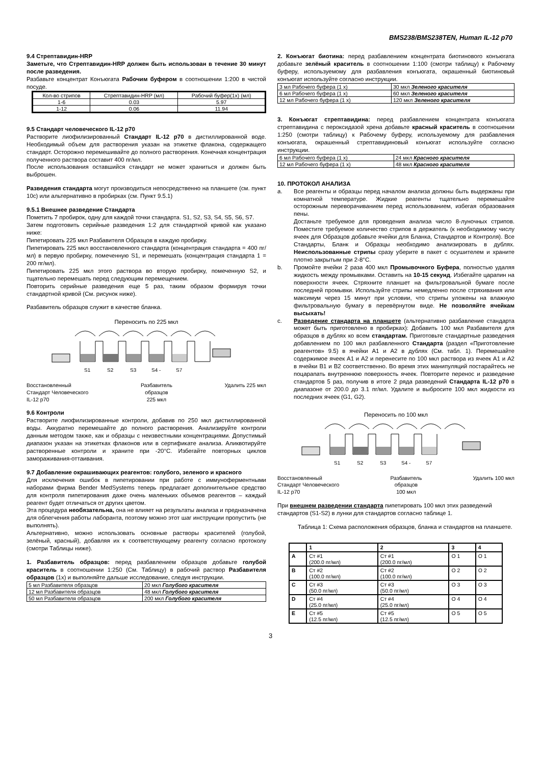BMS238/BMS238TEN, Human IL-12 p70
9.4 Стрептавидин-HRP
Заметьте, что Стрептавидин-HRP должен быть использован в течение 30 минут после разведения.
Разбавьте концентрат Конъюгата Рабочим буфером в соотношении 1:200 в чистой посуде.
| Кол-во стрипов | Стрептавидин-HRP (мл) | Рабочий буфер(1x) (мл) |
| 1-6 | 0.03 | 5.97 |
| 1-12 | 0.06 | 11.94 |
9.5 Стандарт человеческого IL-12 p70
Растворите лиофилизированный Стандарт IL-12 p70 в дистиллированной воде. Необходимый объем для растворения указан на этикетке флакона, содержащего стандарт. Осторожно перемешивайте до полного растворения. Конечная концентрация полученного раствора составит 400 пг/мл.
После использования оставшийся стандарт не может храниться и должен быть выброшен.
Разведения стандарта могут производиться непосредственно на планшете (см. пункт 10c) или альтернативно в пробирках (см. Пункт 9.5.1)
9.5.1 Внешнее разведение Стандарта
Пометить 7 пробирок, одну для каждой точки стандарта. S1, S2, S3, S4, S5, S6, S7.
Затем подготовить серийные разведения 1:2 для стандартной кривой как указано ниже:
Пипетировать 225 мкл Разбавителя Образцов в каждую пробирку.
Пипетировать 225 мкл восстановленного стандарта (концентрация стандарта = 400 пг/мл) в первую пробирку, помеченную S1, и перемешать (концентрация стандарта 1 = 200 пг/мл).
Пипетировать 225 мкл этого раствора во вторую пробирку, помеченную S2, и тщательно перемешать перед следующим перемещением.
Повторить серийные разведения еще 5 раз, таким образом формируя точки стандартной кривой (См. рисунок ниже).
Разбавитель образцов служит в качестве бланка.
Переносить по 225 мкл
S1
S2
S3
S4 -
S7
Восстановленный
Стандарт Человеческого
IL-12 p70
Разбавитель
образцов
225 мкл
Удалить 225 мкл
9.6 Контроли
Растворите лиофилизированные контроли, добавив по 250 мкл дистиллированной воды. Аккуратно перемешайте до полного растворения. Анализируйте контроли данным методом также, как и образцы с неизвестными концентрациями. Допустимый диапазон указан на этикетках флаконов или в сертификате анализа. Аликвотируйте растворенные контроли и храните при -20°C. Избегайте повторных циклов замораживания-оттаивания.
9.7 Добавление окрашивающих реагентов: голубого, зеленого и красного
Для исключения ошибок в пипетировании при работе с иммуноферментными наборами фирма Bender MedSystems теперь предлагает дополнительное средство для контроля пипетирования даже очень маленьких объемов реагентов – каждый реагент будет отличаться от других цветом.
Эта процедура необязательна, она не влияет на результаты анализа и предназначена для облегчения работы лаборанта, поэтому можно этот шаг инструкции пропустить (не выполнять).
Альтернативно, можно использовать основные растворы красителей (голубой, зелёный, красный), добавляя их к соответствующему реагенту согласно протоколу (смотри Таблицы ниже).
1. Разбавитель образцов: перед разбавлением образцов добавьте голубой краситель в соотношении 1:250 (См. Таблицу) в рабочий раствор Разбавителя образцов (1x) и выполняйте дальше исследование, следуя инструкции.
| 5 мл Разбавителя образцов | 20 мкл Голубого красителя |
| 12 мл Разбавителя образцов | 48 мкл Голубого красителя |
| 50 мл Разбавителя образцов | 200 мкл Голубого красителя |
2. Конъюгат биотина: перед разбавлением концентрата биотинового конъюгата добавьте зелёный краситель в соотношении 1:100 (смотри таблицу) к Рабочему буферу, используемому для разбавления конъюгата, окрашенный биотиновый конъюгат используйте согласно инструкции.
| 3 мл Рабочего буфера (1 x) | 30 мкл Зеленого красителя |
| 6 мл Рабочего буфера (1 x) | 60 мкл Зеленого красителя |
| 12 мл Рабочего буфера (1 x) | 120 мкл Зеленого красителя |
3. Конъюгат стрептавидина: перед разбавлением концентрата конъюгата стрептавидина с пероксидазой хрена добавьте красный краситель в соотношении 1:250 (смотри таблицу) к Рабочему буферу, используемому для разбавления конъюгата, окрашенный стрептавидиновый конъюгат используйте согласно инструкции.
| 6 мл Рабочего буфера (1 x) | 24 мкл Красного красителя |
| 12 мл Рабочего буфера (1 x) | 48 мкл Красного красителя |
10. ПРОТОКОЛ АНАЛИЗА
a. Все реагенты и образцы перед началом анализа должны быть выдержаны при комнатной температуре. Жидкие реагенты тщательно перемешайте осторожным переворачиванием перед использованием, избегая образования пены.
Достаньте требуемое для проведения анализа число 8-луночных стрипов. Поместите требуемое количество стрипов в держатель (к необходимому числу ячеек для Образцов добавьте ячейки для Бланка, Стандартов и Контроля). Все Стандарты, Бланк и Образцы необходимо анализировать в дублях. Неиспользованные стрипы сразу уберите в пакет с осушителем и храните плотно закрытым при 2-8°C.
b. Промойте ячейки 2 раза 400 мкл Промывочного Буфера, полностью удаляя жидкость между промывками. Оставить на 10-15 секунд. Избегайте царапин на поверхности ячеек. Стряхните планшет на фильтровальной бумаге после последней промывки. Используйте стрипы немедленно после стряхивания или максимум через 15 минут при условии, что стрипы уложены на влажную фильтровальную бумагу в перевёрнутом виде. Не позволяйте ячейкам высыхать!
c. Разведение стандарта на планшете (альтернативно разбавление стандарта может быть приготовлено в пробирках): Добавить 100 мкл Разбавителя для образцов в дублях ко всем стандартам. Приготовьте стандартные разведения добавлением по 100 мкл разбавленного Стандарта (раздел «Приготовление реагентов» 9.5) в ячейки A1 и A2 в дублях (См. табл. 1). Перемешайте содержимое ячеек A1 и A2 и перенесите по 100 мкл раствора из ячеек A1 и A2 в ячейки B1 и B2 соответственно. Во время этих манипуляций постарайтесь не поцарапать внутреннюю поверхность ячеек. Повторите перенос и разведение стандартов 5 раз, получив в итоге 2 ряда разведений Стандарта IL-12 p70 в диапазоне от 200.0 до 3.1 пг/мл. Удалите и выбросите 100 мкл жидкости из последних ячеек (G1, G2).
Переносить по 100 мкл
S1
S2
S3
S4 -
S7
Восстановленный
Стандарт Человеческого
IL-12 p70
Разбавитель
образцов
100 мкл
Удалить 100 мкл
При внешнем разведении стандарта пипетировать 100 мкл этих разведений стандартов (S1-S2) в лунки для стандартов согласно таблице 1.
Таблица 1: Схема расположения образцов, бланка и стандартов на планшете.
| | 1 | 2 | 3 | 4 |
| --- | --- | --- | --- | --- |
| A | Ст #1 (200.0 пг/мл) | Ст #1 (200.0 пг/мл) | O 1 | O 1 |
| B | Ст #2 (100.0 пг/мл) | Ст #2 (100.0 пг/мл) | O 2 | O 2 |
| C | Ст #3 (50.0 пг/мл) | Ст #3 (50.0 пг/мл) | O 3 | O 3 |
| D | Ст #4 (25.0 пг/мл) | Ст #4 (25.0 пг/мл) | O 4 | O 4 |
| E | Ст #5 (12.5 пг/мл) | Ст #5 (12.5 пг/мл) | O 5 | O 5 |
3